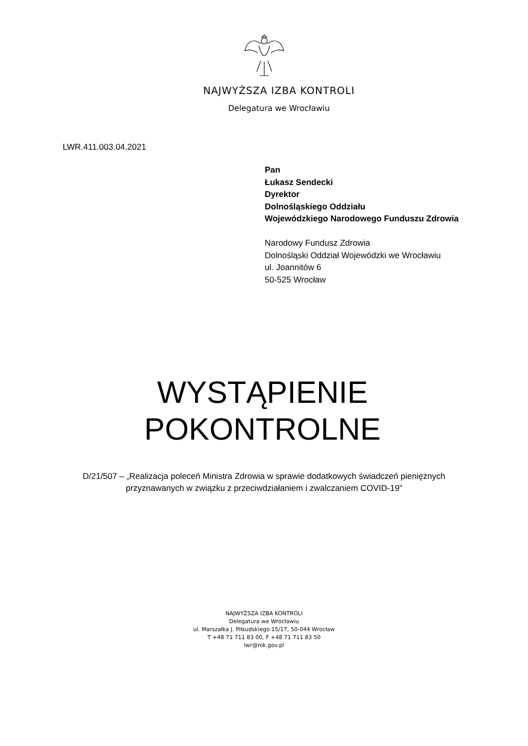NAJWYŻSZA IZBA KONTROLI
Delegatura we Wrocławiu
LWR.411.003.04.2021
Pan
Łukasz Sendecki
Dyrektor
Dolnośląskiego Oddziału
Wojewódzkiego Narodowego Funduszu Zdrowia
Narodowy Fundusz Zdrowia
Dolnośląski Oddział Wojewódzki we Wrocławiu
ul. Joannitów 6
50-525 Wrocław
WYSTĄPIENIE
POKONTROLNE
D/21/507 – „Realizacja poleceń Ministra Zdrowia w sprawie dodatkowych świadczeń pieniężnych
przyznawanych w związku z przeciwdziałaniem i zwalczaniem COVID-19”
NAJWYŻSZA IZBA KONTROLI
Delegatura we Wrocławiu
ul. Marszałka J. Piłsudskiego 15/17, 50-044 Wrocław
T +48 71 711 83 00, F +48 71 711 83 50
lwr@nik.gov.pl